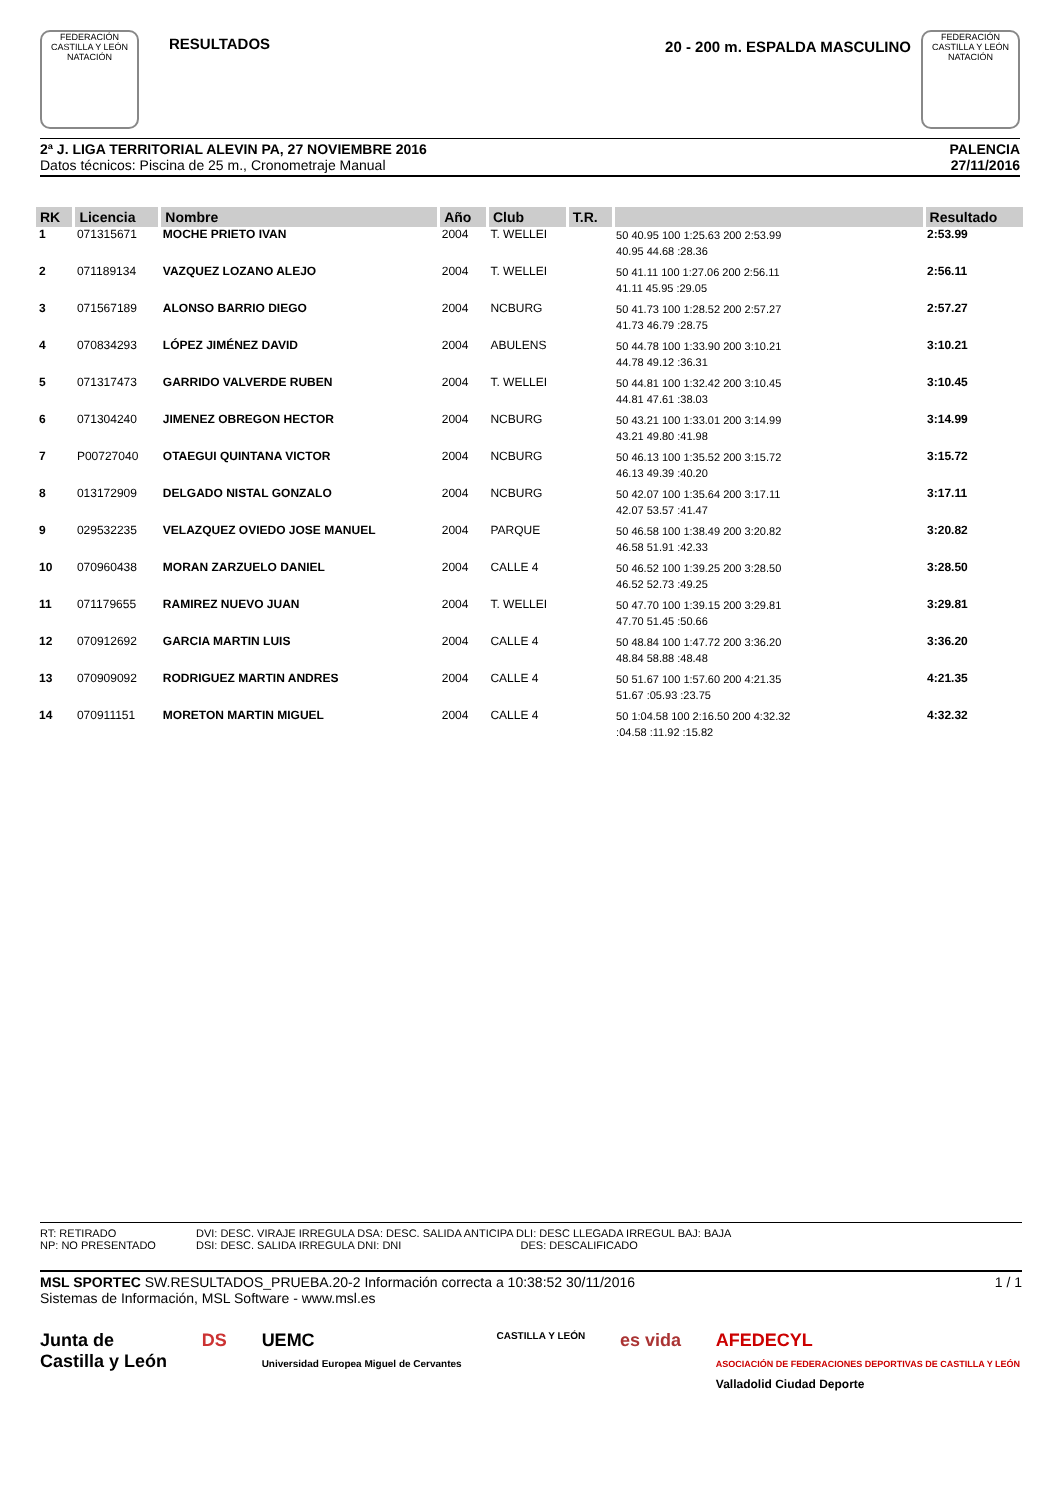FEDERACIÓN CASTILLA Y LEÓN NATACIÓN
RESULTADOS
20 - 200 m. ESPALDA MASCULINO
FEDERACIÓN CASTILLA Y LEÓN NATACIÓN
2ª J. LIGA TERRITORIAL ALEVIN PA, 27 NOVIEMBRE 2016
Datos técnicos: Piscina de 25 m., Cronometraje Manual
PALENCIA
27/11/2016
| RK | Licencia | Nombre | Año | Club | T.R. | | Resultado |
| --- | --- | --- | --- | --- | --- | --- | --- |
| 1 | 071315671 | MOCHE PRIETO IVAN | 2004 | T. WELLEI | | 50 40.95 100 1:25.63 200 2:53.99 40.95 44.68 :28.36 | 2:53.99 |
| 2 | 071189134 | VAZQUEZ LOZANO ALEJO | 2004 | T. WELLEI | | 50 41.11 100 1:27.06 200 2:56.11 41.11 45.95 :29.05 | 2:56.11 |
| 3 | 071567189 | ALONSO BARRIO DIEGO | 2004 | NCBURG | | 50 41.73 100 1:28.52 200 2:57.27 41.73 46.79 :28.75 | 2:57.27 |
| 4 | 070834293 | LÓPEZ JIMÉNEZ DAVID | 2004 | ABULENS | | 50 44.78 100 1:33.90 200 3:10.21 44.78 49.12 :36.31 | 3:10.21 |
| 5 | 071317473 | GARRIDO VALVERDE RUBEN | 2004 | T. WELLEI | | 50 44.81 100 1:32.42 200 3:10.45 44.81 47.61 :38.03 | 3:10.45 |
| 6 | 071304240 | JIMENEZ OBREGON HECTOR | 2004 | NCBURG | | 50 43.21 100 1:33.01 200 3:14.99 43.21 49.80 :41.98 | 3:14.99 |
| 7 | P00727040 | OTAEGUI QUINTANA VICTOR | 2004 | NCBURG | | 50 46.13 100 1:35.52 200 3:15.72 46.13 49.39 :40.20 | 3:15.72 |
| 8 | 013172909 | DELGADO NISTAL GONZALO | 2004 | NCBURG | | 50 42.07 100 1:35.64 200 3:17.11 42.07 53.57 :41.47 | 3:17.11 |
| 9 | 029532235 | VELAZQUEZ OVIEDO JOSE MANUEL | 2004 | PARQUE | | 50 46.58 100 1:38.49 200 3:20.82 46.58 51.91 :42.33 | 3:20.82 |
| 10 | 070960438 | MORAN ZARZUELO DANIEL | 2004 | CALLE 4 | | 50 46.52 100 1:39.25 200 3:28.50 46.52 52.73 :49.25 | 3:28.50 |
| 11 | 071179655 | RAMIREZ NUEVO JUAN | 2004 | T. WELLEI | | 50 47.70 100 1:39.15 200 3:29.81 47.70 51.45 :50.66 | 3:29.81 |
| 12 | 070912692 | GARCIA MARTIN LUIS | 2004 | CALLE 4 | | 50 48.84 100 1:47.72 200 3:36.20 48.84 58.88 :48.48 | 3:36.20 |
| 13 | 070909092 | RODRIGUEZ MARTIN ANDRES | 2004 | CALLE 4 | | 50 51.67 100 1:57.60 200 4:21.35 51.67 :05.93 :23.75 | 4:21.35 |
| 14 | 070911151 | MORETON MARTIN MIGUEL | 2004 | CALLE 4 | | 50 1:04.58 100 2:16.50 200 4:32.32 :04.58 :11.92 :15.82 | 4:32.32 |
RT: RETIRADO
NP: NO PRESENTADO
DVI: DESC. VIRAJE IRREGULA DSA: DESC. SALIDA ANTICIPA DLI: DESC LLEGADA IRREGUL BAJ: BAJA
DSI: DESC. SALIDA IRREGULA DNI: DNI DES: DESCALIFICADO
MSL SPORTEC SW.RESULTADOS_PRUEBA.20-2 Información correcta a 10:38:52 30/11/2016
Sistemas de Información, MSL Software - www.msl.es
1 / 1
Junta de
Castilla y León
DS UEMC
Universidad Europea Miguel de Cervantes
CASTILLA Y LEÓN
es vida AFEDECYL
ASOCIACIÓN DE FEDERACIONES DEPORTIVAS DE CASTILLA Y LEÓN
Valladolid Ciudad Deporte